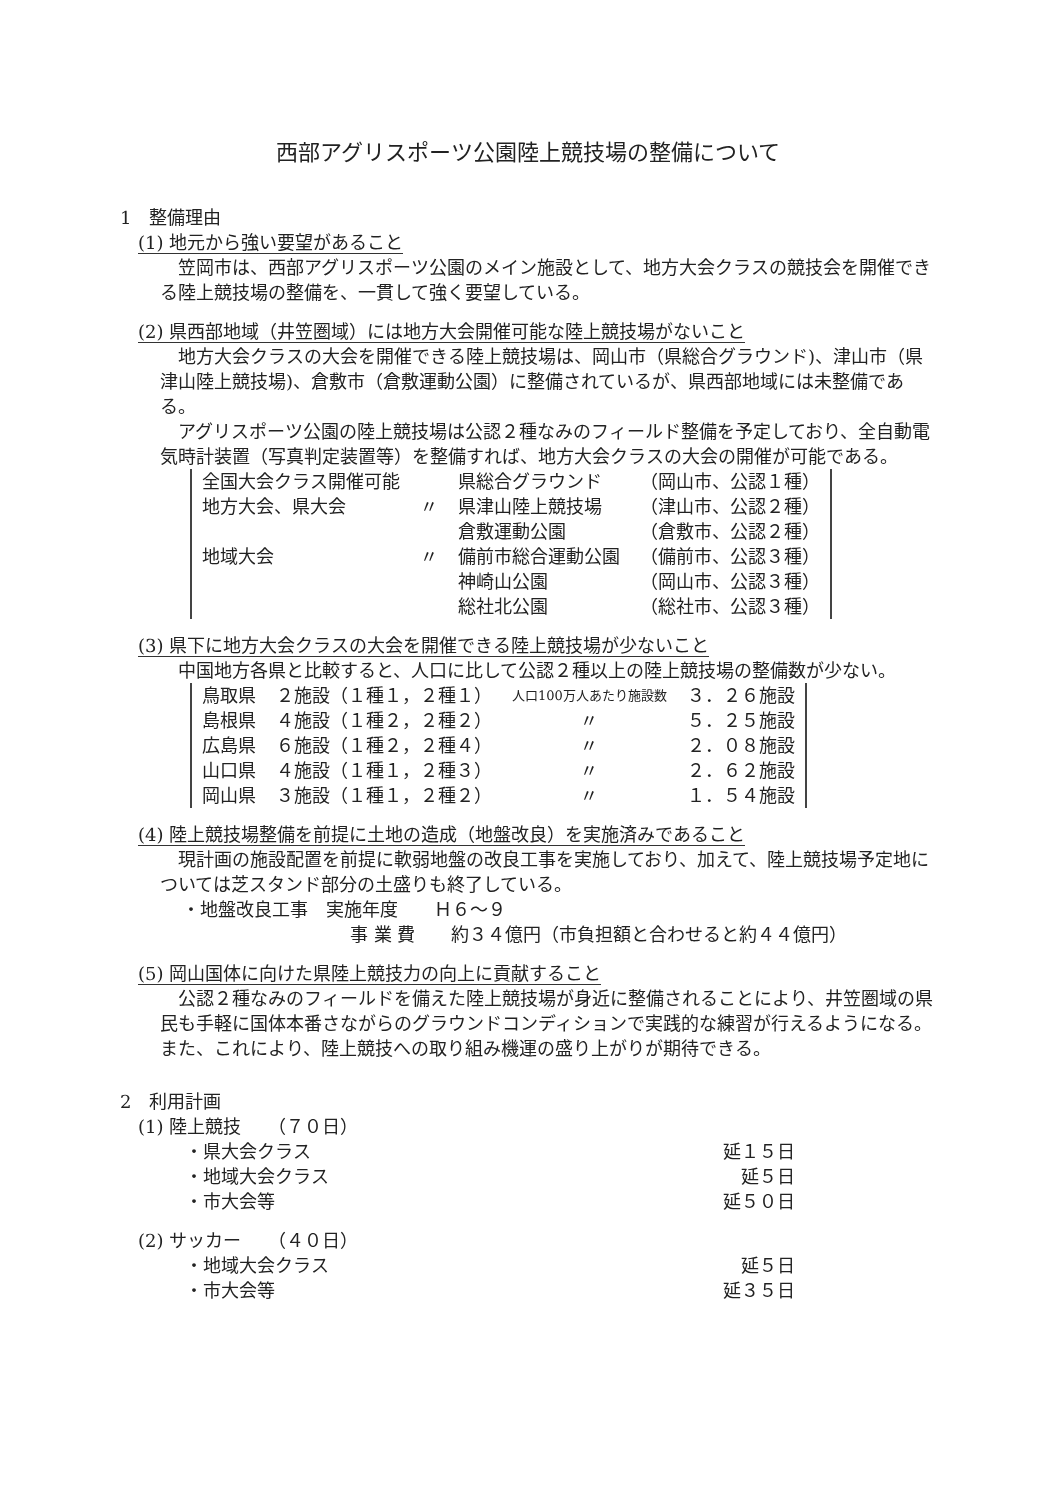西部アグリスポーツ公園陸上競技場の整備について
1　整備理由
(1) 地元から強い要望があること
笠岡市は、西部アグリスポーツ公園のメイン施設として、地方大会クラスの競技会を開催できる陸上競技場の整備を、一貫して強く要望している。
(2) 県西部地域（井笠圏域）には地方大会開催可能な陸上競技場がないこと
地方大会クラスの大会を開催できる陸上競技場は、岡山市（県総合グラウンド)、津山市（県津山陸上競技場)、倉敷市（倉敷運動公園）に整備されているが、県西部地域には未整備である。
アグリスポーツ公園の陸上競技場は公認２種なみのフィールド整備を予定しており、全自動電気時計装置（写真判定装置等）を整備すれば、地方大会クラスの大会の開催が可能である。
| 全国大会クラス開催可能 | | 県総合グラウンド | （岡山市、公認１種） |
| 地方大会、県大会 | 〃 | 県津山陸上競技場 | （津山市、公認２種） |
| | | 倉敷運動公園 | （倉敷市、公認２種） |
| 地域大会 | 〃 | 備前市総合運動公園 | （備前市、公認３種） |
| | | 神崎山公園 | （岡山市、公認３種） |
| | | 総社北公園 | （総社市、公認３種） |
(3) 県下に地方大会クラスの大会を開催できる陸上競技場が少ないこと
中国地方各県と比較すると、人口に比して公認２種以上の陸上競技場の整備数が少ない。
| 鳥取県 | ２施設（１種１，２種１） | 人口100万人あたり施設数 | ３．２６施設 |
| 島根県 | ４施設（１種２，２種２） | 〃 | ５．２５施設 |
| 広島県 | ６施設（１種２，２種４） | 〃 | ２．０８施設 |
| 山口県 | ４施設（１種１，２種３） | 〃 | ２．６２施設 |
| 岡山県 | ３施設（１種１，２種２） | 〃 | １．５４施設 |
(4) 陸上競技場整備を前提に土地の造成（地盤改良）を実施済みであること
現計画の施設配置を前提に軟弱地盤の改良工事を実施しており、加えて、陸上競技場予定地については芝スタンド部分の土盛りも終了している。
・地盤改良工事　実施年度　　Ｈ６～９
事 業 費　　約３４億円（市負担額と合わせると約４４億円）
(5) 岡山国体に向けた県陸上競技力の向上に貢献すること
公認２種なみのフィールドを備えた陸上競技場が身近に整備されることにより、井笠圏域の県民も手軽に国体本番さながらのグラウンドコンディションで実践的な練習が行えるようになる。また、これにより、陸上競技への取り組み機運の盛り上がりが期待できる。
2　利用計画
(1) 陸上競技　　（７０日）
・県大会クラス 延１５日
・地域大会クラス 延５日
・市大会等 延５０日
(2) サッカー　　（４０日）
・地域大会クラス 延５日
・市大会等 延３５日